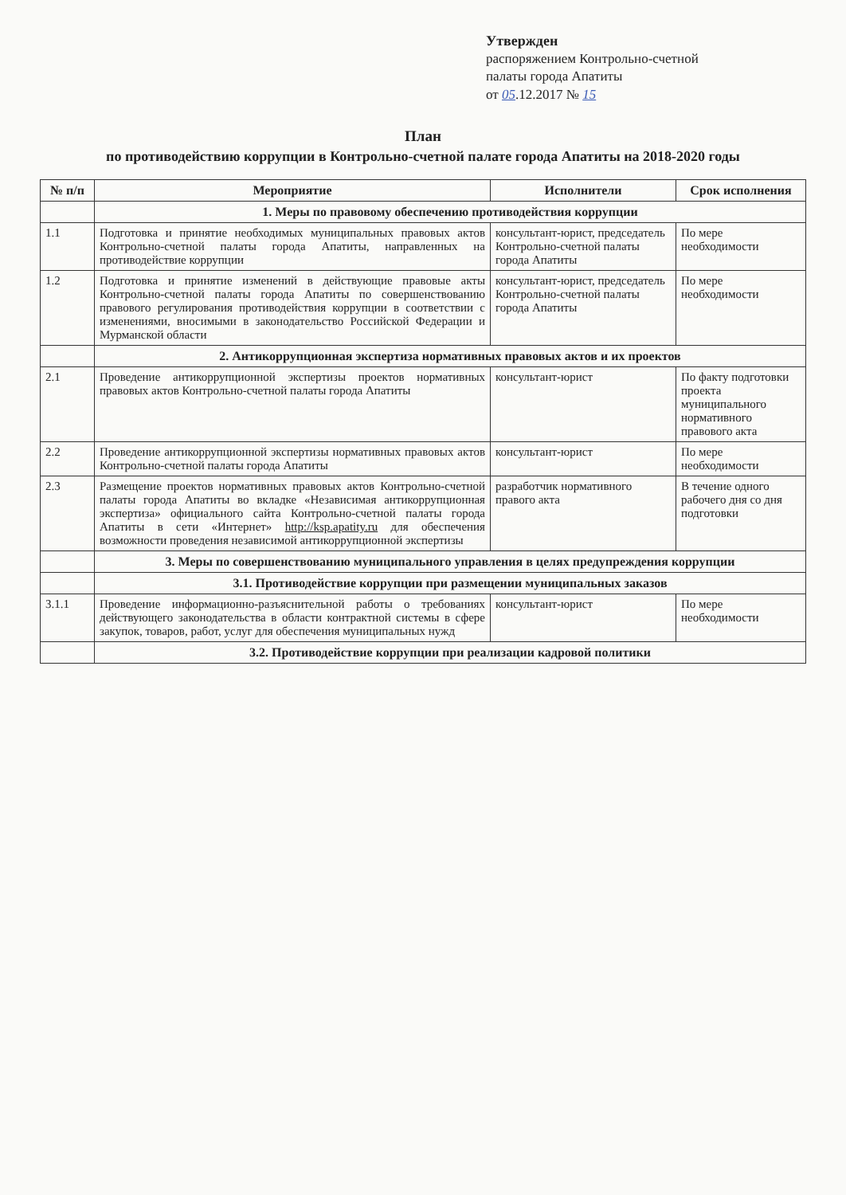Утвержден
распоряжением Контрольно-счетной
палаты города Апатиты
от 05.12.2017 № 15
План
по противодействию коррупции в Контрольно-счетной палате города Апатиты на 2018-2020 годы
| № п/п | Мероприятие | Исполнители | Срок исполнения |
| --- | --- | --- | --- |
| | 1. Меры по правовому обеспечению противодействия коррупции | | |
| 1.1 | Подготовка и принятие необходимых муниципальных правовых актов Контрольно-счетной палаты города Апатиты, направленных на противодействие коррупции | консультант-юрист, председатель Контрольно-счетной палаты города Апатиты | По мере необходимости |
| 1.2 | Подготовка и принятие изменений в действующие правовые акты Контрольно-счетной палаты города Апатиты по совершенствованию правового регулирования противодействия коррупции в соответствии с изменениями, вносимыми в законодательство Российской Федерации и Мурманской области | консультант-юрист, председатель Контрольно-счетной палаты города Апатиты | По мере необходимости |
| | 2. Антикоррупционная экспертиза нормативных правовых актов и их проектов | | |
| 2.1 | Проведение антикоррупционной экспертизы проектов нормативных правовых актов Контрольно-счетной палаты города Апатиты | консультант-юрист | По факту подготовки проекта муниципального нормативного правового акта |
| 2.2 | Проведение антикоррупционной экспертизы нормативных правовых актов Контрольно-счетной палаты города Апатиты | консультант-юрист | По мере необходимости |
| 2.3 | Размещение проектов нормативных правовых актов Контрольно-счетной палаты города Апатиты во вкладке «Независимая антикоррупционная экспертиза» официального сайта Контрольно-счетной палаты города Апатиты в сети «Интернет» http://ksp.apatity.ru для обеспечения возможности проведения независимой антикоррупционной экспертизы | разработчик нормативного правого акта | В течение одного рабочего дня со дня подготовки |
| | 3. Меры по совершенствованию муниципального управления в целях предупреждения коррупции | | |
| | 3.1. Противодействие коррупции при размещении муниципальных заказов | | |
| 3.1.1 | Проведение информационно-разъяснительной работы о требованиях действующего законодательства в области контрактной системы в сфере закупок, товаров, работ, услуг для обеспечения муниципальных нужд | консультант-юрист | По мере необходимости |
| | 3.2. Противодействие коррупции при реализации кадровой политики | | |